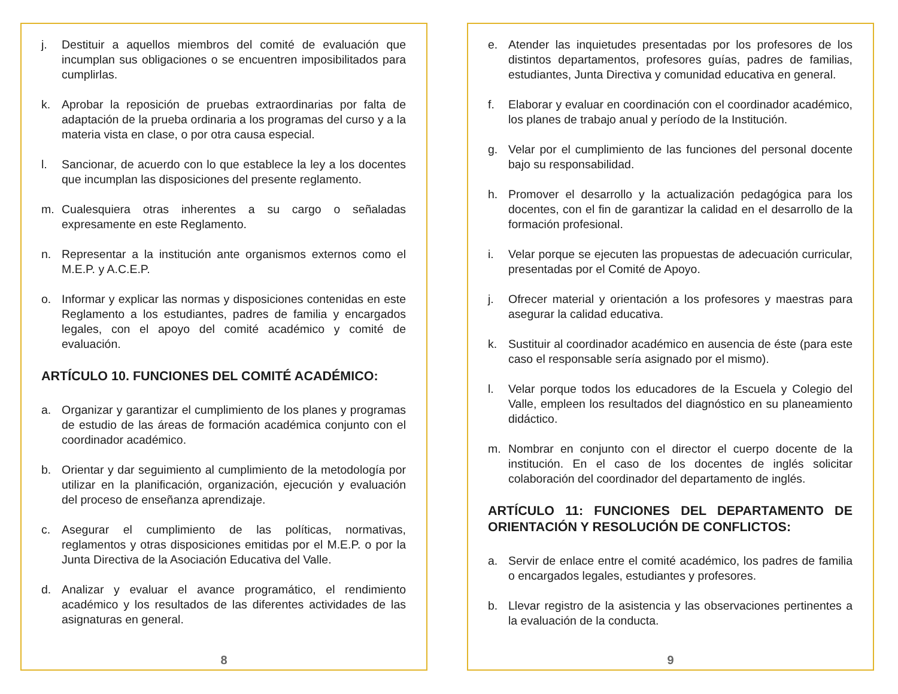j. Destituir a aquellos miembros del comité de evaluación que incumplan sus obligaciones o se encuentren imposibilitados para cumplirlas.
k. Aprobar la reposición de pruebas extraordinarias por falta de adaptación de la prueba ordinaria a los programas del curso y a la materia vista en clase, o por otra causa especial.
l. Sancionar, de acuerdo con lo que establece la ley a los docentes que incumplan las disposiciones del presente reglamento.
m. Cualesquiera otras inherentes a su cargo o señaladas expresamente en este Reglamento.
n. Representar a la institución ante organismos externos como el M.E.P. y A.C.E.P.
o. Informar y explicar las normas y disposiciones contenidas en este Reglamento a los estudiantes, padres de familia y encargados legales, con el apoyo del comité académico y comité de evaluación.
ARTÍCULO 10. FUNCIONES DEL COMITÉ ACADÉMICO:
a. Organizar y garantizar el cumplimiento de los planes y programas de estudio de las áreas de formación académica conjunto con el coordinador académico.
b. Orientar y dar seguimiento al cumplimiento de la metodología por utilizar en la planificación, organización, ejecución y evaluación del proceso de enseñanza aprendizaje.
c. Asegurar el cumplimiento de las políticas, normativas, reglamentos y otras disposiciones emitidas por el M.E.P. o por la Junta Directiva de la Asociación Educativa del Valle.
d. Analizar y evaluar el avance programático, el rendimiento académico y los resultados de las diferentes actividades de las asignaturas en general.
8
e. Atender las inquietudes presentadas por los profesores de los distintos departamentos, profesores guías, padres de familias, estudiantes, Junta Directiva y comunidad educativa en general.
f. Elaborar y evaluar en coordinación con el coordinador académico, los planes de trabajo anual y período de la Institución.
g. Velar por el cumplimiento de las funciones del personal docente bajo su responsabilidad.
h. Promover el desarrollo y la actualización pedagógica para los docentes, con el fin de garantizar la calidad en el desarrollo de la formación profesional.
i. Velar porque se ejecuten las propuestas de adecuación curricular, presentadas por el Comité de Apoyo.
j. Ofrecer material y orientación a los profesores y maestras para asegurar la calidad educativa.
k. Sustituir al coordinador académico en ausencia de éste (para este caso el responsable sería asignado por el mismo).
l. Velar porque todos los educadores de la Escuela y Colegio del Valle, empleen los resultados del diagnóstico en su planeamiento didáctico.
m. Nombrar en conjunto con el director el cuerpo docente de la institución. En el caso de los docentes de inglés solicitar colaboración del coordinador del departamento de inglés.
ARTÍCULO 11: FUNCIONES DEL DEPARTAMENTO DE ORIENTACIÓN Y RESOLUCIÓN DE CONFLICTOS:
a. Servir de enlace entre el comité académico, los padres de familia o encargados legales, estudiantes y profesores.
b. Llevar registro de la asistencia y las observaciones pertinentes a la evaluación de la conducta.
9